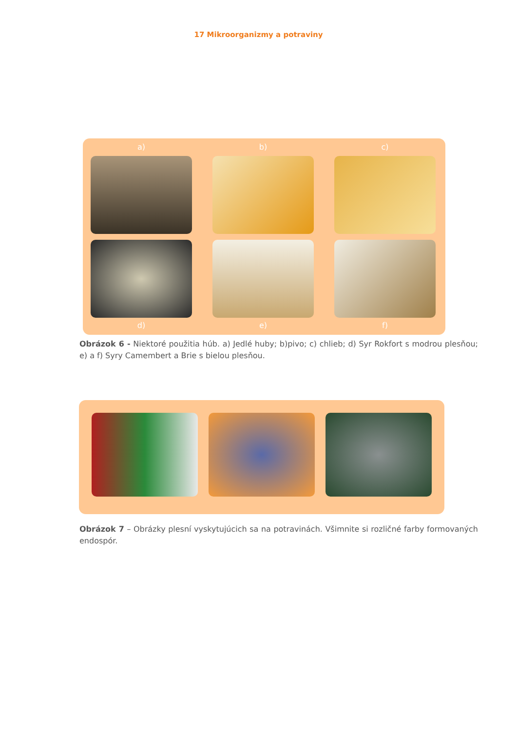17 Mikroorganizmy a potraviny
a)
b)
c)
d)
e)
f)
Obrázok 6 - Niektoré použitia húb. a) Jedlé huby; b)pivo; c) chlieb; d) Syr Rokfort s modrou plesňou; e) a f) Syry Camembert a Brie s bielou plesňou.
Obrázok 7 – Obrázky plesní vyskytujúcich sa na potravinách. Všimnite si rozličné farby formovaných endospór.